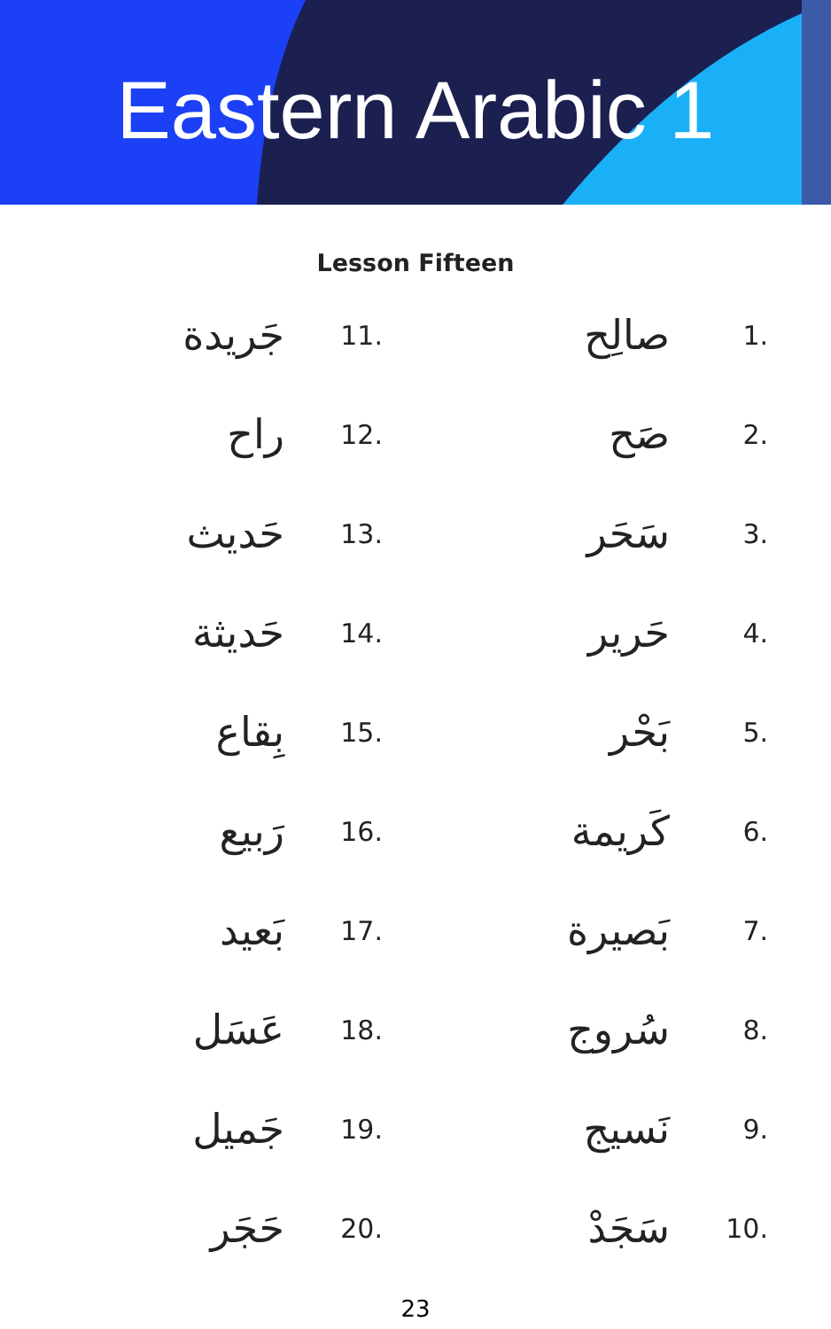Eastern Arabic 1
Lesson Fifteen
| 1. | صالِح | | 11. | جَريدة |
| 2. | صَح | | 12. | راح |
| 3. | سَحَر | | 13. | حَديث |
| 4. | حَرير | | 14. | حَديثة |
| 5. | بَحْر | | 15. | بِقاع |
| 6. | كَريمة | | 16. | رَبيع |
| 7. | بَصيرة | | 17. | بَعيد |
| 8. | سُروج | | 18. | عَسَل |
| 9. | نَسيج | | 19. | جَميل |
| 10. | سَجَدْ | | 20. | حَجَر |
23